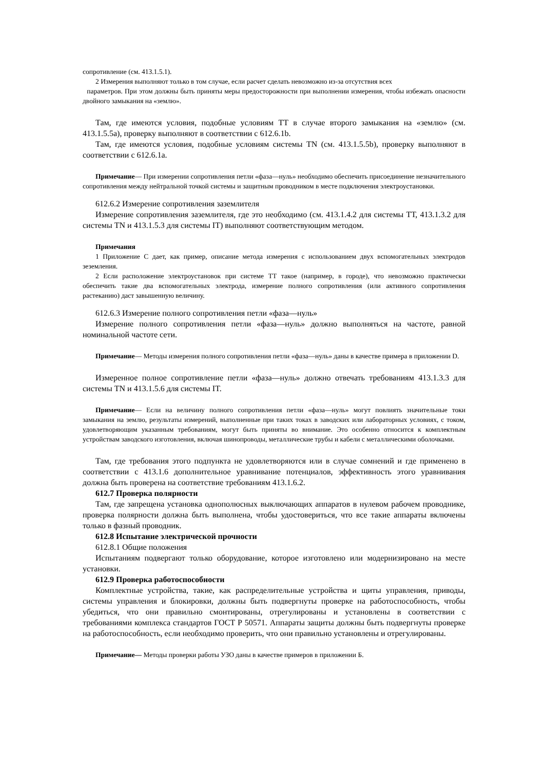сопротивление (см. 413.1.5.1).
2 Измерения выполняют только в том случае, если расчет сделать невозможно из-за отсутствия всех
параметров. При этом должны быть приняты меры предосторожности при выполнении измерения, чтобы избежать опасности двойного замыкания на «землю».
Там, где имеются условия, подобные условиям ТТ в случае второго замыкания на «землю» (см. 413.1.5.5а), проверку выполняют в соответствии с 612.6.1b.
Там, где имеются условия, подобные условиям системы TN (см. 413.1.5.5b), проверку выполняют в соответствии с 612.6.1а.
Примечание— При измерении сопротивления петли «фаза—нуль» необходимо обеспечить присоединение незначительного сопротивления между нейтральной точкой системы и защитным проводником в месте подключения электроустановки.
612.6.2 Измерение сопротивления заземлителя
Измерение сопротивления заземлителя, где это необходимо (см. 413.1.4.2 для системы ТТ, 413.1.3.2 для системы TN и 413.1.5.3 для системы IT) выполняют соответствующим методом.
Примечания
1 Приложение С дает, как пример, описание метода измерения с использованием двух вспомогательных электродов зеземления.
2 Если расположение электроустановок при системе ТТ такое (например, в городе), что невозможно практически обеспечить такие два вспомогательных электрода, измерение полного сопротивления (или активного сопротивления растеканию) даст завышенную величину.
612.6.3 Измерение полного сопротивления петли «фаза—нуль»
Измерение полного сопротивления петли «фаза—нуль» должно выполняться на частоте, равной номинальной частоте сети.
Примечание— Методы измерения полного сопротивления петли «фаза—нуль» даны в качестве примера в приложении D.
Измеренное полное сопротивление петли «фаза—нуль» должно отвечать требованиям 413.1.3.3 для системы TN и 413.1.5.6 для системы IT.
Примечание— Если на величину полного сопротивления петли «фаза—нуль» могут повлиять значительные токи замыкания на землю, результаты измерений, выполненные при таких токах в заводских или лабораторных условиях, с током, удовлетворяющим указанным требованиям, могут быть приняты во внимание. Это особенно относится к комплектным устройствам заводского изготовления, включая шинопроводы, металлические трубы и кабели с металлическими оболочками.
Там, где требования этого подпункта не удовлетворяются или в случае сомнений и где применено в соответствии с 413.1.6 дополнительное уравнивание потенциалов, эффективность этого уравнивания должна быть проверена на соответствие требованиям 413.1.6.2.
612.7 Проверка полярности
Там, где запрещена установка однополюсных выключающих аппаратов в нулевом рабочем проводнике, проверка полярности должна быть выполнена, чтобы удостовериться, что все такие аппараты включены только в фазный проводник.
612.8 Испытание электрической прочности
612.8.1 Общие положения
Испытаниям подвергают только оборудование, которое изготовлено или модернизировано на месте установки.
612.9 Проверка работоспособности
Комплектные устройства, такие, как распределительные устройства и щиты управления, приводы, системы управления и блокировки, должны быть подвергнуты проверке на работоспособность, чтобы убедиться, что они правильно смонтированы, отрегулированы и установлены в соответствии с требованиями комплекса стандартов ГОСТ Р 50571. Аппараты защиты должны быть подвергнуты проверке на работоспособность, если необходимо проверить, что они правильно установлены и отрегулированы.
Примечание— Методы проверки работы УЗО даны в качестве примеров в приложении Б.